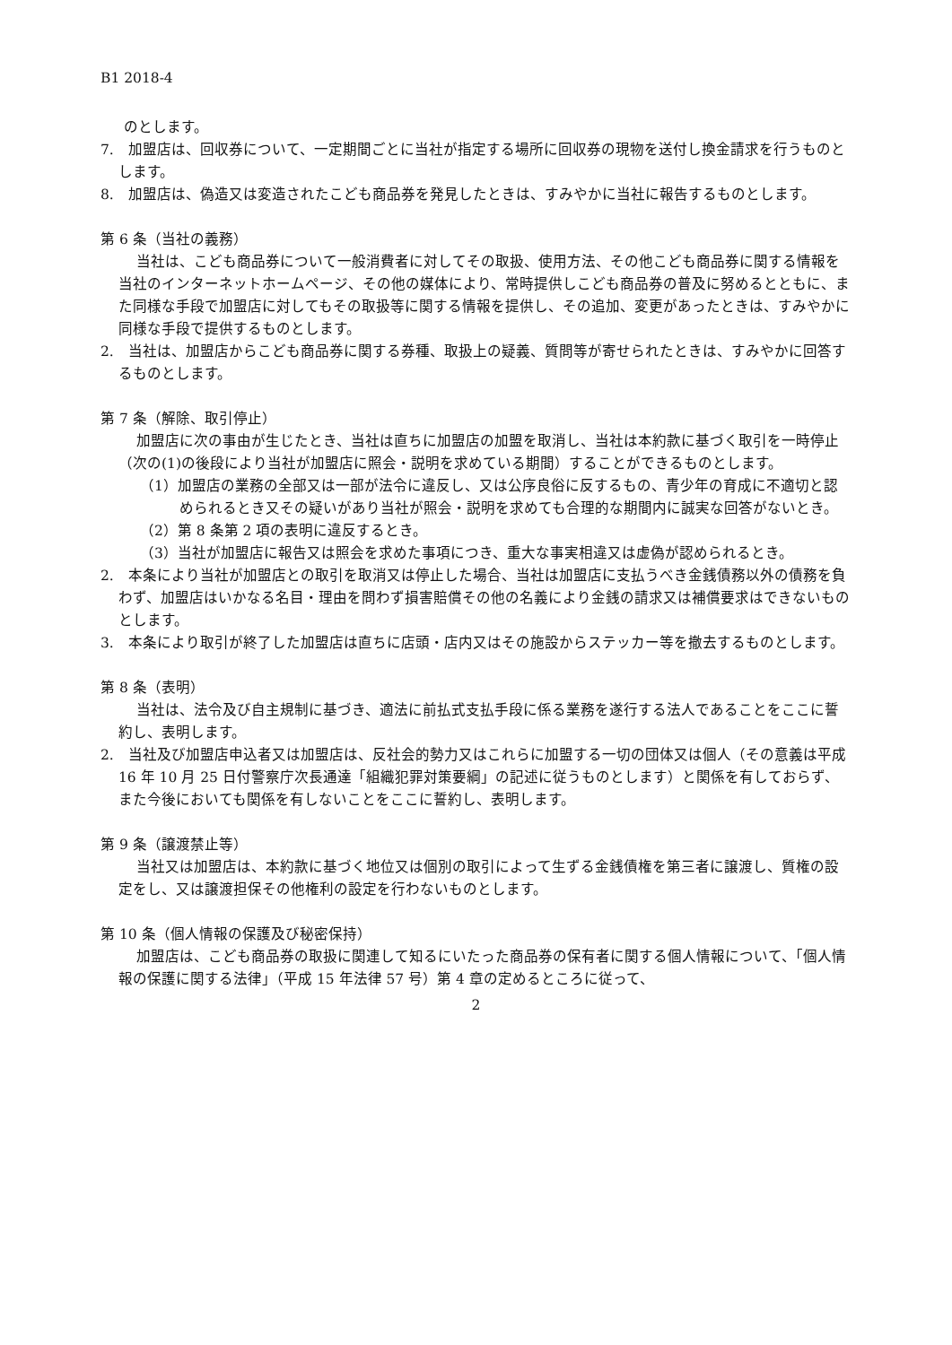B1 2018-4
のとします。
7.　加盟店は、回収券について、一定期間ごとに当社が指定する場所に回収券の現物を送付し換金請求を行うものとします。
8.　加盟店は、偽造又は変造されたこども商品券を発見したときは、すみやかに当社に報告するものとします。
第 6 条（当社の義務）
当社は、こども商品券について一般消費者に対してその取扱、使用方法、その他こども商品券に関する情報を当社のインターネットホームページ、その他の媒体により、常時提供しこども商品券の普及に努めるとともに、また同様な手段で加盟店に対してもその取扱等に関する情報を提供し、その追加、変更があったときは、すみやかに同様な手段で提供するものとします。
2.　当社は、加盟店からこども商品券に関する券種、取扱上の疑義、質問等が寄せられたときは、すみやかに回答するものとします。
第 7 条（解除、取引停止）
加盟店に次の事由が生じたとき、当社は直ちに加盟店の加盟を取消し、当社は本約款に基づく取引を一時停止（次の(1)の後段により当社が加盟店に照会・説明を求めている期間）することができるものとします。
（1）加盟店の業務の全部又は一部が法令に違反し、又は公序良俗に反するもの、青少年の育成に不適切と認められるとき又その疑いがあり当社が照会・説明を求めても合理的な期間内に誠実な回答がないとき。
（2）第 8 条第 2 項の表明に違反するとき。
（3）当社が加盟店に報告又は照会を求めた事項につき、重大な事実相違又は虚偽が認められるとき。
2.　本条により当社が加盟店との取引を取消又は停止した場合、当社は加盟店に支払うべき金銭債務以外の債務を負わず、加盟店はいかなる名目・理由を問わず損害賠償その他の名義により金銭の請求又は補償要求はできないものとします。
3.　本条により取引が終了した加盟店は直ちに店頭・店内又はその施設からステッカー等を撤去するものとします。
第 8 条（表明）
当社は、法令及び自主規制に基づき、適法に前払式支払手段に係る業務を遂行する法人であることをここに誓約し、表明します。
2.　当社及び加盟店申込者又は加盟店は、反社会的勢力又はこれらに加盟する一切の団体又は個人（その意義は平成 16 年 10 月 25 日付警察庁次長通達「組織犯罪対策要綱」の記述に従うものとします）と関係を有しておらず、また今後においても関係を有しないことをここに誓約し、表明します。
第 9 条（譲渡禁止等）
当社又は加盟店は、本約款に基づく地位又は個別の取引によって生ずる金銭債権を第三者に譲渡し、質権の設定をし、又は譲渡担保その他権利の設定を行わないものとします。
第 10 条（個人情報の保護及び秘密保持）
加盟店は、こども商品券の取扱に関連して知るにいたった商品券の保有者に関する個人情報について、「個人情報の保護に関する法律」（平成 15 年法律 57 号）第 4 章の定めるところに従って、
2